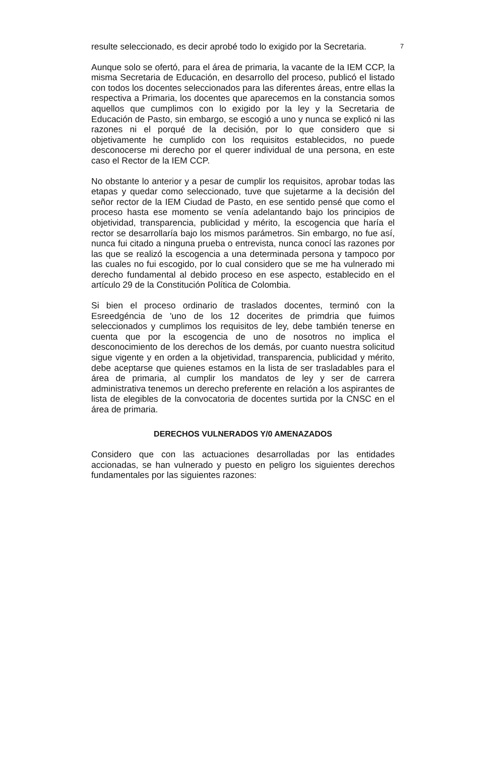resulte seleccionado, es decir aprobé todo lo exigido por la Secretaria. 7
Aunque solo se ofertó, para el área de primaria, la vacante de la IEM CCP, la misma Secretaria de Educación, en desarrollo del proceso, publicó el listado con todos los docentes seleccionados para las diferentes áreas, entre ellas la respectiva a Primaria, los docentes que aparecemos en la constancia somos aquellos que cumplimos con lo exigido por la ley y la Secretaria de Educación de Pasto, sin embargo, se escogió a uno y nunca se explicó ni las razones ni el porqué de la decisión, por lo que considero que si objetivamente he cumplido con los requisitos establecidos, no puede desconocerse mi derecho por el querer individual de una persona, en este caso el Rector de la IEM CCP.
No obstante lo anterior y a pesar de cumplir los requisitos, aprobar todas las etapas y quedar como seleccionado, tuve que sujetarme a la decisión del señor rector de la IEM Ciudad de Pasto, en ese sentido pensé que como el proceso hasta ese momento se venía adelantando bajo los principios de objetividad, transparencia, publicidad y mérito, la escogencia que haría el rector se desarrollaría bajo los mismos parámetros. Sin embargo, no fue así, nunca fui citado a ninguna prueba o entrevista, nunca conocí las razones por las que se realizó la escogencia a una determinada persona y tampoco por las cuales no fui escogido, por lo cual considero que se me ha vulnerado mi derecho fundamental al debido proceso en ese aspecto, establecido en el artículo 29 de la Constitución Política de Colombia.
Si bien el proceso ordinario de traslados docentes, terminó con la Esreedgéncia de 'uno de los 12 docerites de primdria que fuimos seleccionados y cumplimos los requisitos de ley, debe también tenerse en cuenta que por la escogencia de uno de nosotros no implica el desconocimiento de los derechos de los demás, por cuanto nuestra solicitud sigue vigente y en orden a la objetividad, transparencia, publicidad y mérito, debe aceptarse que quienes estamos en la lista de ser trasladables para el área de primaria, al cumplir los mandatos de ley y ser de carrera administrativa tenemos un derecho preferente en relación a los aspirantes de lista de elegibles de la convocatoria de docentes surtida por la CNSC en el área de primaria.
DERECHOS VULNERADOS Y/0 AMENAZADOS
Considero que con las actuaciones desarrolladas por las entidades accionadas, se han vulnerado y puesto en peligro los siguientes derechos fundamentales por las siguientes razones: